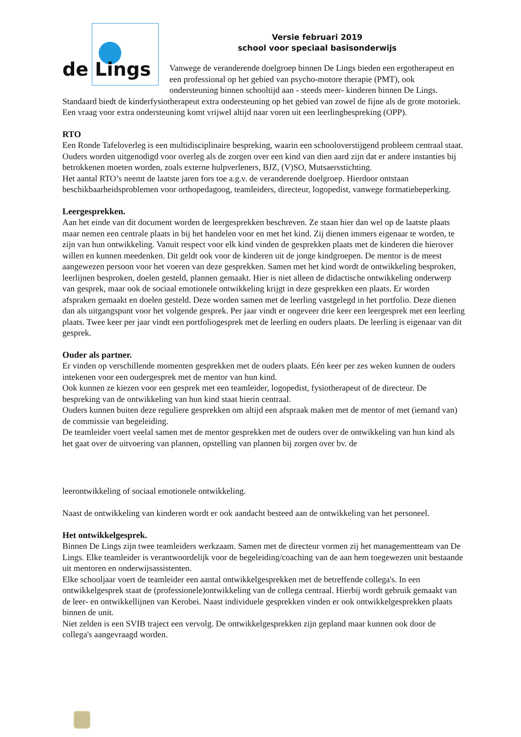de Lings
Versie februari 2019
school voor speciaal basisonderwijs
Vanwege de veranderende doelgroep binnen De Lings bieden een ergotherapeut en een professional op het gebied van psycho-motore therapie (PMT), ook ondersteuning binnen schooltijd aan - steeds meer- kinderen binnen De Lings.
Standaard biedt de kinderfysiotherapeut extra ondersteuning op het gebied van zowel de fijne als de grote motoriek. Een vraag voor extra ondersteuning komt vrijwel altijd naar voren uit een leerlingbespreking (OPP).
RTO
Een Ronde Tafeloverleg is een multidisciplinaire bespreking, waarin een schooloverstijgend probleem centraal staat. Ouders worden uitgenodigd voor overleg als de zorgen over een kind van dien aard zijn dat er andere instanties bij betrokkenen moeten worden, zoals externe hulpverleners, BJZ, (V)SO, Mutsaersstichting.
Het aantal RTO’s neemt de laatste jaren fors toe a.g.v. de veranderende doelgroep. Hierdoor ontstaan beschikbaarheidsproblemen voor orthopedagoog, teamleiders, directeur, logopedist, vanwege formatiebeperking.
Leergesprekken.
Aan het einde van dit document worden de leergesprekken beschreven. Ze staan hier dan wel op de laatste plaats maar nemen een centrale plaats in bij het handelen voor en met het kind. Zij dienen immers eigenaar te worden, te zijn van hun ontwikkeling. Vanuit respect voor elk kind vinden de gesprekken plaats met de kinderen die hierover willen en kunnen meedenken. Dit geldt ook voor de kinderen uit de jonge kindgroepen. De mentor is de meest aangewezen persoon voor het voeren van deze gesprekken. Samen met het kind wordt de ontwikkeling besproken, leerlijnen besproken, doelen gesteld, plannen gemaakt. Hier is niet alleen de didactische ontwikkeling onderwerp van gesprek, maar ook de sociaal emotionele ontwikkeling krijgt in deze gesprekken een plaats. Er worden afspraken gemaakt en doelen gesteld. Deze worden samen met de leerling vastgelegd in het portfolio. Deze dienen dan als uitgangspunt voor het volgende gesprek. Per jaar vindt er ongeveer drie keer een leergesprek met een leerling plaats. Twee keer per jaar vindt een portfoliogesprek met de leerling en ouders plaats. De leerling is eigenaar van dit gesprek.
Ouder als partner.
Er vinden op verschillende momenten gesprekken met de ouders plaats. Eén keer per zes weken kunnen de ouders intekenen voor een oudergesprek met de mentor van hun kind.
Ook kunnen ze kiezen voor een gesprek met een teamleider, logopedist, fysiotherapeut of de directeur. De bespreking van de ontwikkeling van hun kind staat hierin centraal.
Ouders kunnen buiten deze reguliere gesprekken om altijd een afspraak maken met de mentor of met (iemand van) de commissie van begeleiding.
De teamleider voert veelal samen met de mentor gesprekken met de ouders over de ontwikkeling van hun kind als het gaat over de uitvoering van plannen, opstelling van plannen bij zorgen over bv. de
leerontwikkeling of sociaal emotionele ontwikkeling.
Naast de ontwikkeling van kinderen wordt er ook aandacht besteed aan de ontwikkeling van het personeel.
Het ontwikkelgesprek.
Binnen De Lings zijn twee teamleiders werkzaam. Samen met de directeur vormen zij het managementteam van De Lings. Elke teamleider is verantwoordelijk voor de begeleiding/coaching van de aan hem toegewezen unit bestaande uit mentoren en onderwijsassistenten.
Elke schooljaar voert de teamleider een aantal ontwikkelgesprekken met de betreffende collega's. In een ontwikkelgesprek staat de (professionele)ontwikkeling van de collega centraal. Hierbij wordt gebruik gemaakt van de leer- en ontwikkellijnen van Kerobei. Naast individuele gesprekken vinden er ook ontwikkelgesprekken plaats binnen de unit.
Niet zelden is een SVIB traject een vervolg. De ontwikkelgesprekken zijn gepland maar kunnen ook door de collega's aangevraagd worden.